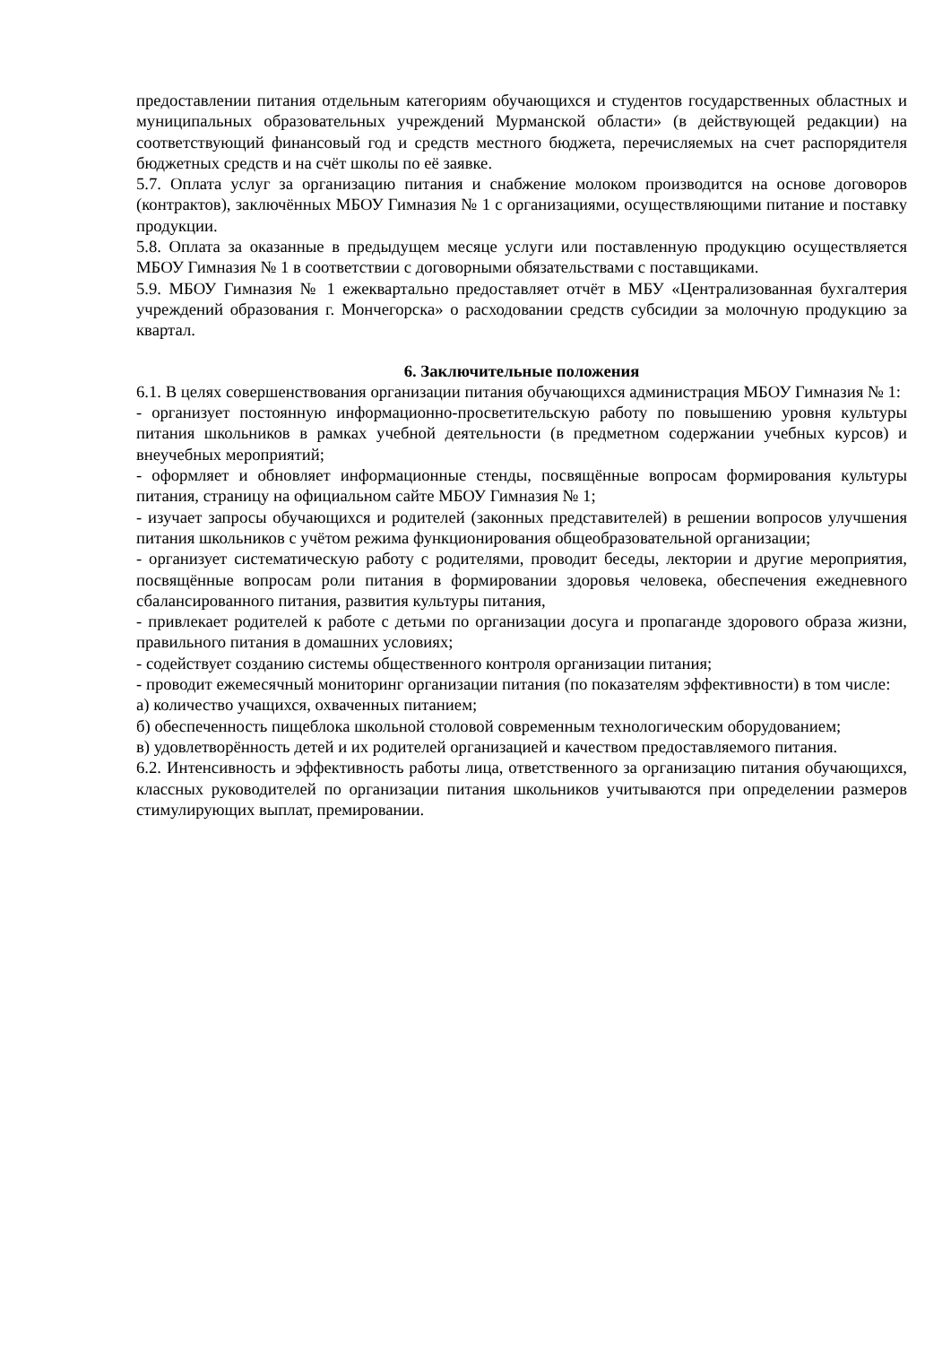предоставлении питания отдельным категориям обучающихся и студентов государственных областных и муниципальных образовательных учреждений Мурманской области» (в действующей редакции) на соответствующий финансовый год и средств местного бюджета, перечисляемых на счет распорядителя бюджетных средств и на счёт школы по её заявке.
5.7. Оплата услуг за организацию питания и снабжение молоком производится на основе договоров (контрактов), заключённых МБОУ Гимназия № 1 с организациями, осуществляющими питание и поставку продукции.
5.8. Оплата за оказанные в предыдущем месяце услуги или поставленную продукцию осуществляется МБОУ Гимназия № 1 в соответствии с договорными обязательствами с поставщиками.
5.9. МБОУ Гимназия № 1 ежеквартально предоставляет отчёт в МБУ «Централизованная бухгалтерия учреждений образования г. Мончегорска» о расходовании средств субсидии за молочную продукцию за квартал.
6. Заключительные положения
6.1. В целях совершенствования организации питания обучающихся администрация МБОУ Гимназия № 1:
- организует постоянную информационно-просветительскую работу по повышению уровня культуры питания школьников в рамках учебной деятельности (в предметном содержании учебных курсов) и внеучебных мероприятий;
- оформляет и обновляет информационные стенды, посвящённые вопросам формирования культуры питания, страницу на официальном сайте МБОУ Гимназия № 1;
- изучает запросы обучающихся и родителей (законных представителей) в решении вопросов улучшения питания школьников с учётом режима функционирования общеобразовательной организации;
- организует систематическую работу с родителями, проводит беседы, лектории и другие мероприятия, посвящённые вопросам роли питания в формировании здоровья человека, обеспечения ежедневного сбалансированного питания, развития культуры питания,
- привлекает родителей к работе с детьми по организации досуга и пропаганде здорового образа жизни, правильного питания в домашних условиях;
- содействует созданию системы общественного контроля организации питания;
- проводит ежемесячный мониторинг организации питания (по показателям эффективности) в том числе:
а) количество учащихся, охваченных питанием;
б) обеспеченность пищеблока школьной столовой современным технологическим оборудованием;
в) удовлетворённость детей и их родителей организацией и качеством предоставляемого питания.
6.2. Интенсивность и эффективность работы лица, ответственного за организацию питания обучающихся, классных руководителей по организации питания школьников учитываются при определении размеров стимулирующих выплат, премировании.